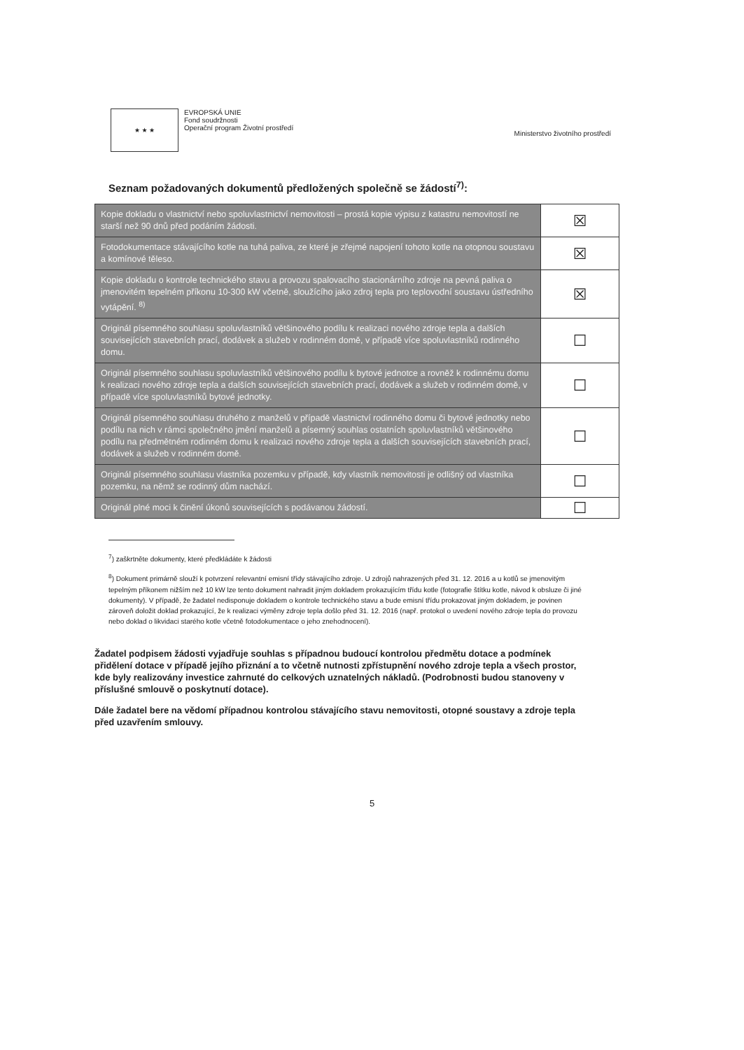★ ★ ★
EVROPSKÁ UNIE
Fond soudržnosti
Operační program Životní prostředí
Ministerstvo životního prostředí
Seznam požadovaných dokumentů předložených společně se žádostí<sup>7)</sup>:
| Kopie dokladu o vlastnictví nebo spoluvlastnictví nemovitosti – prostá kopie výpisu z katastru nemovitostí ne starší než 90 dnů před podáním žádosti. | ☒ |
| Fotodokumentace stávajícího kotle na tuhá paliva, ze které je zřejmé napojení tohoto kotle na otopnou soustavu a komínové těleso. | ☒ |
| Kopie dokladu o kontrole technického stavu a provozu spalovacího stacionárního zdroje na pevná paliva o jmenovitém tepelném příkonu 10-300 kW včetně, sloužícího jako zdroj tepla pro teplovodní soustavu ústředního vytápění. <sup>8)</sup> | ☒ |
| Originál písemného souhlasu spoluvlastníků většinového podílu k realizaci nového zdroje tepla a dalších souvisejících stavebních prací, dodávek a služeb v rodinném domě, v případě více spoluvlastníků rodinného domu. | ☐ |
| Originál písemného souhlasu spoluvlastníků většinového podílu k bytové jednotce a rovněž k rodinnému domu k realizaci nového zdroje tepla a dalších souvisejících stavebních prací, dodávek a služeb v rodinném domě, v případě více spoluvlastníků bytové jednotky. | ☐ |
| Originál písemného souhlasu druhého z manželů v případě vlastnictví rodinného domu či bytové jednotky nebo podílu na nich v rámci společného jmění manželů a písemný souhlas ostatních spoluvlastníků většinového podílu na předmětném rodinném domu k realizaci nového zdroje tepla a dalších souvisejících stavebních prací, dodávek a služeb v rodinném domě. | ☐ |
| Originál písemného souhlasu vlastníka pozemku v případě, kdy vlastník nemovitosti je odlišný od vlastníka pozemku, na němž se rodinný dům nachází. | ☐ |
| Originál plné moci k činění úkonů souvisejících s podávanou žádostí. | ☐ |
<sup>7</sup>) zaškrtněte dokumenty, které předkládáte k žádosti
<sup>8</sup>) Dokument primárně slouží k potvrzení relevantní emisní třídy stávajícího zdroje. U zdrojů nahrazených před 31. 12. 2016 a u kotlů se jmenovitým tepelným příkonem nižším než 10 kW lze tento dokument nahradit jiným dokladem prokazujícím třídu kotle (fotografie štítku kotle, návod k obsluze či jiné dokumenty). V případě, že žadatel nedisponuje dokladem o kontrole technického stavu a bude emisní třídu prokazovat jiným dokladem, je povinen zároveň doložit doklad prokazující, že k realizaci výměny zdroje tepla došlo před 31. 12. 2016 (např. protokol o uvedení nového zdroje tepla do provozu nebo doklad o likvidaci starého kotle včetně fotodokumentace o jeho znehodnocení).
Žadatel podpisem žádosti vyjadřuje souhlas s případnou budoucí kontrolou předmětu dotace a podmínek přidělení dotace v případě jejího přiznání a to včetně nutnosti zpřístupnění nového zdroje tepla a všech prostor, kde byly realizovány investice zahrnuté do celkových uznatelných nákladů. (Podrobnosti budou stanoveny v příslušné smlouvě o poskytnutí dotace).
Dále žadatel bere na vědomí případnou kontrolou stávajícího stavu nemovitosti, otopné soustavy a zdroje tepla před uzavřením smlouvy.
5